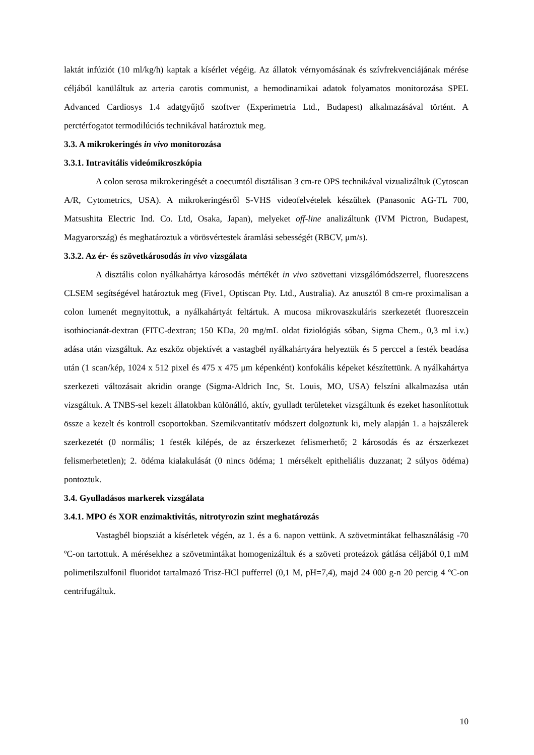laktát infúziót (10 ml/kg/h) kaptak a kísérlet végéig. Az állatok vérnyomásának és szívfrekvenciájának mérése céljából kanüláltuk az arteria carotis communist, a hemodinamikai adatok folyamatos monitorozása SPEL Advanced Cardiosys 1.4 adatgyűjtő szoftver (Experimetria Ltd., Budapest) alkalmazásával történt. A perctérfogatot termodilúciós technikával határoztuk meg.
3.3. A mikrokeringés in vivo monitorozása
3.3.1. Intravitális videómikroszkópia
A colon serosa mikrokeringését a coecumtól disztálisan 3 cm-re OPS technikával vizualizáltuk (Cytoscan A/R, Cytometrics, USA). A mikrokeringésről S-VHS videofelvételek készültek (Panasonic AG-TL 700, Matsushita Electric Ind. Co. Ltd, Osaka, Japan), melyeket off-line analizáltunk (IVM Pictron, Budapest, Magyarország) és meghatároztuk a vörösvértestek áramlási sebességét (RBCV, μm/s).
3.3.2. Az ér- és szövetkárosodás in vivo vizsgálata
A disztális colon nyálkahártya károsodás mértékét in vivo szövettani vizsgálómódszerrel, fluoreszcens CLSEM segítségével határoztuk meg (Five1, Optiscan Pty. Ltd., Australia). Az anusztól 8 cm-re proximalisan a colon lumenét megnyitottuk, a nyálkahártyát feltártuk. A mucosa mikrovaszkuláris szerkezetét fluoreszcein isothiocianát-dextran (FITC-dextran; 150 KDa, 20 mg/mL oldat fiziológiás sóban, Sigma Chem., 0,3 ml i.v.) adása után vizsgáltuk. Az eszköz objektívét a vastagbél nyálkahártyára helyeztük és 5 perccel a festék beadása után (1 scan/kép, 1024 x 512 pixel és 475 x 475 μm képenként) konfokális képeket készítettünk. A nyálkahártya szerkezeti változásait akridin orange (Sigma-Aldrich Inc, St. Louis, MO, USA) felszíni alkalmazása után vizsgáltuk. A TNBS-sel kezelt állatokban különálló, aktív, gyulladt területeket vizsgáltunk és ezeket hasonlítottuk össze a kezelt és kontroll csoportokban. Szemikvantitatív módszert dolgoztunk ki, mely alapján 1. a hajszálerek szerkezetét (0 normális; 1 festék kilépés, de az érszerkezet felismerhető; 2 károsodás és az érszerkezet felismerhetetlen); 2. ödéma kialakulását (0 nincs ödéma; 1 mérsékelt epitheliális duzzanat; 2 súlyos ödéma) pontoztuk.
3.4. Gyulladásos markerek vizsgálata
3.4.1. MPO és XOR enzimaktivitás, nitrotyrozin szint meghatározás
Vastagbél biopsziát a kísérletek végén, az 1. és a 6. napon vettünk. A szövetmintákat felhasználásig -70 ºC-on tartottuk. A mérésekhez a szövetmintákat homogenizáltuk és a szöveti proteázok gátlása céljából 0,1 mM polimetilszulfonil fluoridot tartalmazó Trisz-HCl pufferrel (0,1 M, pH=7,4), majd 24 000 g-n 20 percig 4 ºC-on centrifugáltuk.
10